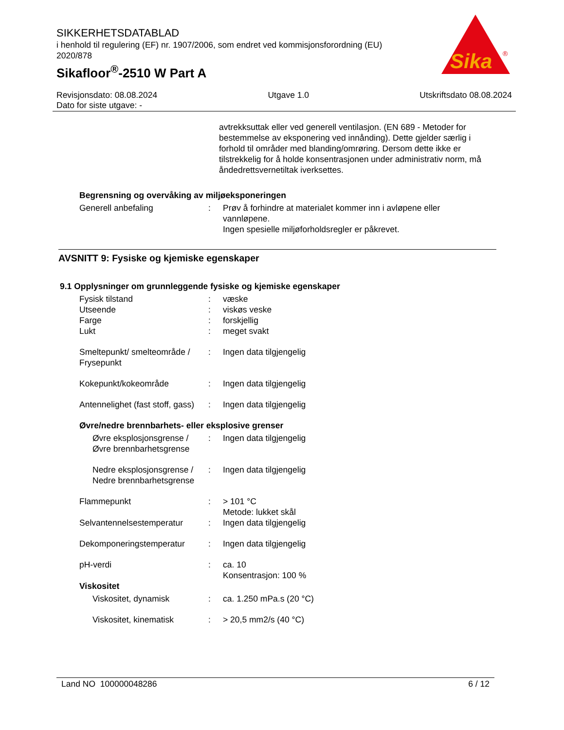SIKKERHETSDATABLAD
i henhold til regulering (EF) nr. 1907/2006, som endret ved kommisjonsforordning (EU) 2020/878
Sikafloor<sup>®</sup>-2510 W Part A
Sika
®
Revisjonsdato: 08.08.2024
Dato for siste utgave: -
Utgave 1.0 Utskriftsdato 08.08.2024
avtrekksuttak eller ved generell ventilasjon. (EN 689 - Metoder for bestemmelse av eksponering ved innånding). Dette gjelder særlig i forhold til områder med blanding/omrøring. Dersom dette ikke er tilstrekkelig for å holde konsentrasjonen under administrativ norm, må åndedrettsvernetiltak iverksettes.
Begrensning og overvåking av miljøeksponeringen
| Generell anbefaling | : | Prøv å forhindre at materialet kommer inn i avløpene eller vannløpene. Ingen spesielle miljøforholdsregler er påkrevet. |
AVSNITT 9: Fysiske og kjemiske egenskaper
9.1 Opplysninger om grunnleggende fysiske og kjemiske egenskaper
| Fysisk tilstand | : | væske |
| Utseende | : | viskøs veske |
| Farge | : | forskjellig |
| Lukt | : | meget svakt |
| Smeltepunkt/ smelteområde / Frysepunkt | : | Ingen data tilgjengelig |
| Kokepunkt/kokeområde | : | Ingen data tilgjengelig |
| Antennelighet (fast stoff, gass) | : | Ingen data tilgjengelig |
| Øvre/nedre brennbarhets- eller eksplosive grenser | | |
| Øvre eksplosjonsgrense / Øvre brennbarhetsgrense | : | Ingen data tilgjengelig |
| Nedre eksplosjonsgrense / Nedre brennbarhetsgrense | : | Ingen data tilgjengelig |
| Flammepunkt | : | > 101 °C Metode: lukket skål |
| Selvantennelsestemperatur | : | Ingen data tilgjengelig |
| Dekomponeringstemperatur | : | Ingen data tilgjengelig |
| pH-verdi | : | ca. 10 Konsentrasjon: 100 % |
| Viskositet | | |
| Viskositet, dynamisk | : | ca. 1.250 mPa.s (20 °C) |
| Viskositet, kinematisk | : | > 20,5 mm2/s (40 °C) |
Land NO 100000048286 6 / 12